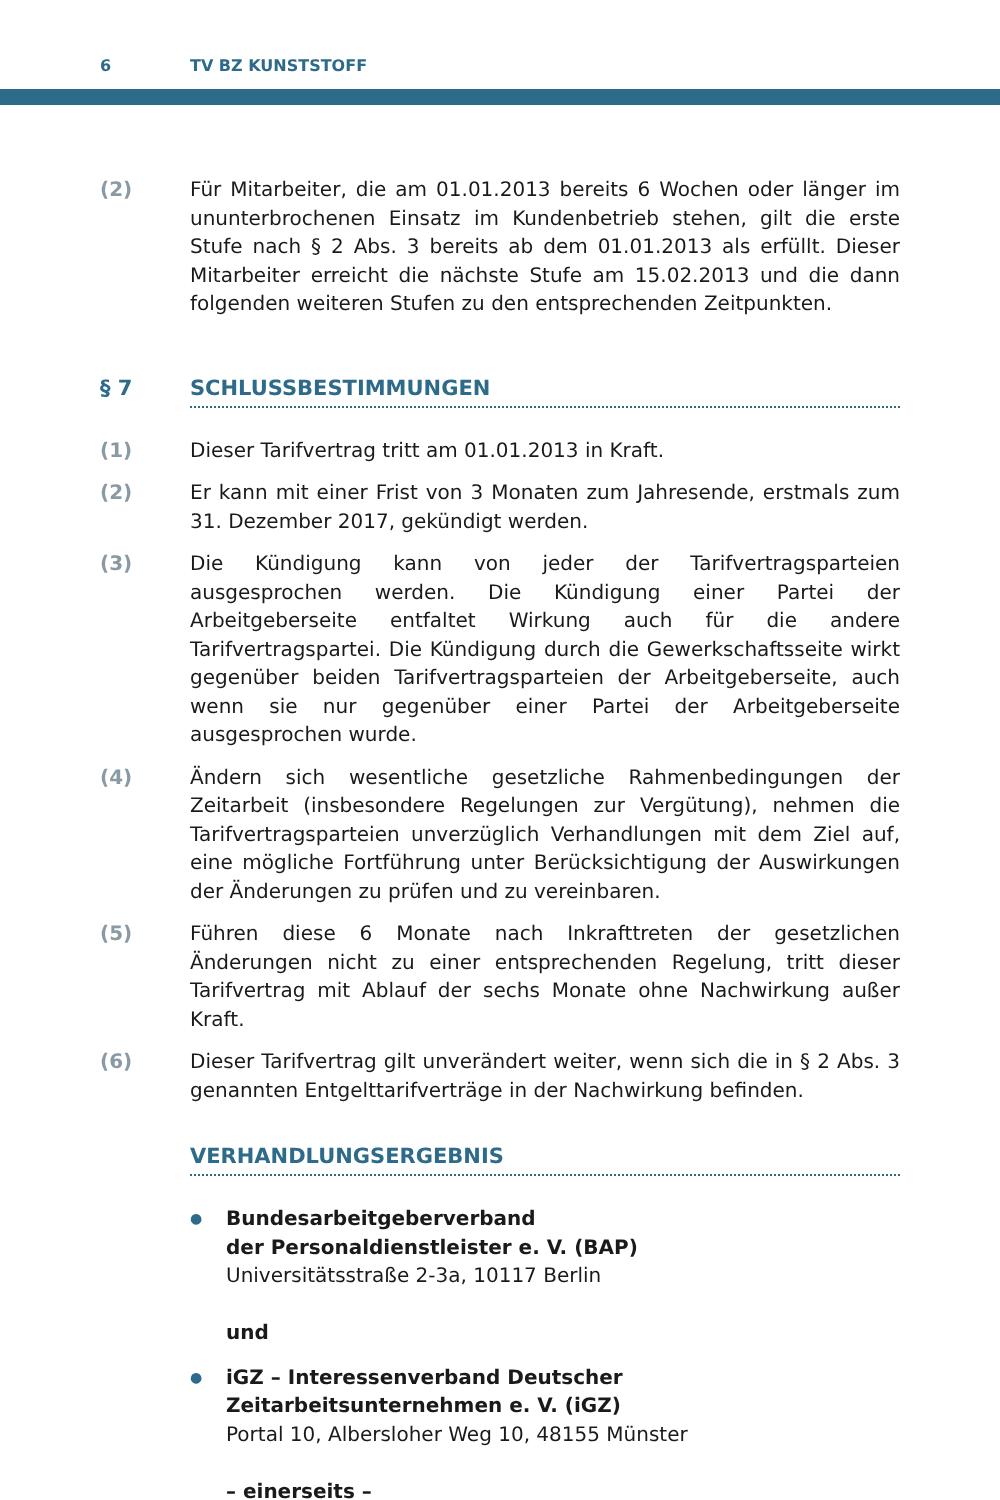6 TV BZ KUNSTSTOFF
(2) Für Mitarbeiter, die am 01.01.2013 bereits 6 Wochen oder länger im ununterbrochenen Einsatz im Kundenbetrieb stehen, gilt die erste Stufe nach § 2 Abs. 3 bereits ab dem 01.01.2013 als erfüllt. Dieser Mitarbeiter erreicht die nächste Stufe am 15.02.2013 und die dann folgenden weiteren Stufen zu den entsprechenden Zeitpunkten.
§ 7 SCHLUSSBESTIMMUNGEN
(1) Dieser Tarifvertrag tritt am 01.01.2013 in Kraft.
(2) Er kann mit einer Frist von 3 Monaten zum Jahresende, erstmals zum 31. Dezember 2017, gekündigt werden.
(3) Die Kündigung kann von jeder der Tarifvertragsparteien ausgesprochen werden. Die Kündigung einer Partei der Arbeitgeberseite entfaltet Wirkung auch für die andere Tarifvertragspartei. Die Kündigung durch die Gewerkschaftsseite wirkt gegenüber beiden Tarifvertragsparteien der Arbeitgeberseite, auch wenn sie nur gegenüber einer Partei der Arbeitgeberseite ausgesprochen wurde.
(4) Ändern sich wesentliche gesetzliche Rahmenbedingungen der Zeitarbeit (insbesondere Regelungen zur Vergütung), nehmen die Tarifvertragsparteien unverzüglich Verhandlungen mit dem Ziel auf, eine mögliche Fortführung unter Berücksichtigung der Auswirkungen der Änderungen zu prüfen und zu vereinbaren.
(5) Führen diese 6 Monate nach Inkrafttreten der gesetzlichen Änderungen nicht zu einer entsprechenden Regelung, tritt dieser Tarifvertrag mit Ablauf der sechs Monate ohne Nachwirkung außer Kraft.
(6) Dieser Tarifvertrag gilt unverändert weiter, wenn sich die in § 2 Abs. 3 genannten Entgelttarifverträge in der Nachwirkung befinden.
VERHANDLUNGSERGEBNIS
●
Bundesarbeitgeberverband
der Personaldienstleister e. V. (BAP)
Universitätsstraße 2-3a, 10117 Berlin
und
●
iGZ – Interessenverband Deutscher
Zeitarbeitsunternehmen e. V. (iGZ)
Portal 10, Albersloher Weg 10, 48155 Münster
– einerseits –